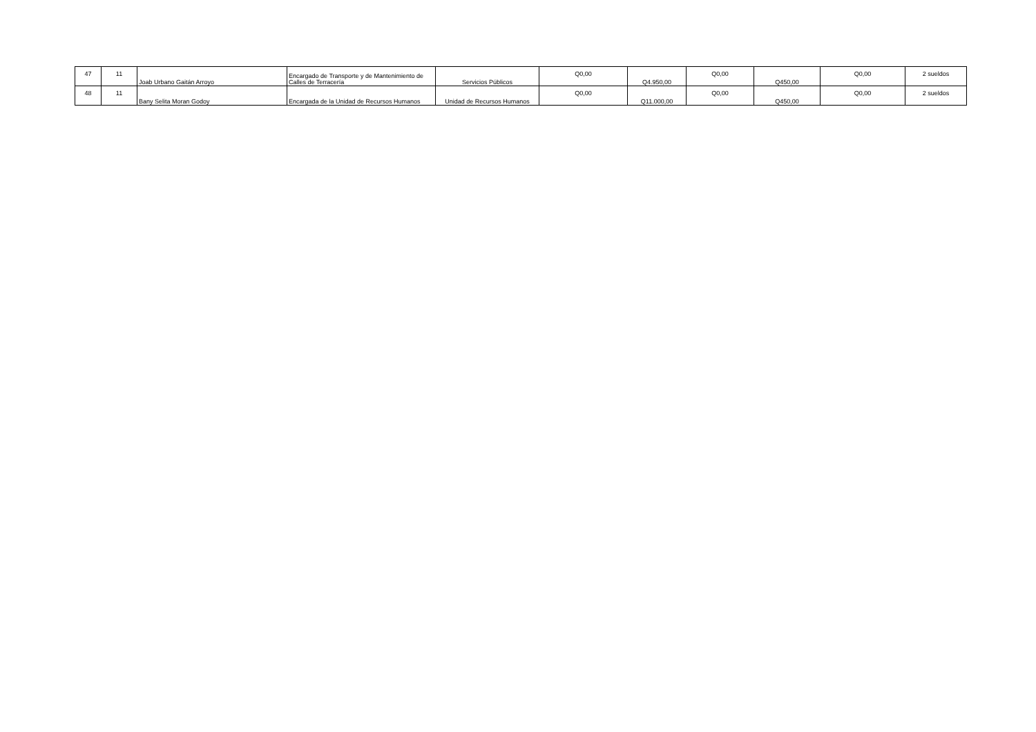| 47 | 11 | Joab Urbano Gaitán Arroyo | Encargado de Transporte y de Mantenimiento de Calles de Terracería | Servicios Públicos | Q0,00 | Q4.950,00 | Q0,00 | Q450,00 | Q0,00 | 2 sueldos |
| 48 | 11 | Bany Selita Moran Godoy | Encargada de la Unidad de Recursos Humanos | Unidad de Recursos Humanos | Q0,00 | Q11.000,00 | Q0,00 | Q450,00 | Q0,00 | 2 sueldos |